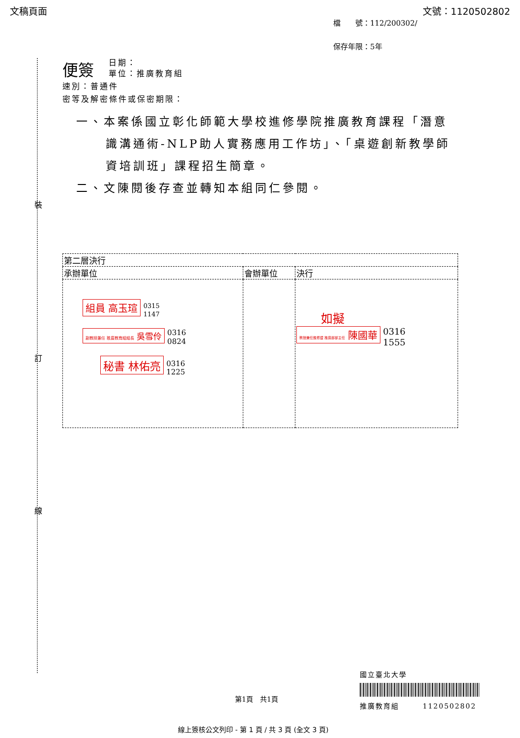文稿頁面 文號：1120502802
檔　　號：112/200302/
保存年限：5年
裝
訂
線
便簽
日期：
單位：推廣教育組
速別：普通件
密等及解密條件或保密期限：
一、本案係國立彰化師範大學校進修學院推廣教育課程「潛意識溝通術-NLP助人實務應用工作坊」、「桌遊創新教學師資培訓班」課程招生簡章。
二、文陳閱後存查並轉知本組同仁參閱。
| 第二層決行 | | |
| 承辦單位 | 會辦單位 | 決行 |
| 組員 高玉瑄 0315 1147 副教授兼任 推廣教育組組長 吳雪伶 0316 0824 秘書 林佑亮 0316 1225 | | 如擬 教授兼任進修暨 推廣部部主任 陳國華 0316 1555 |
國立臺北大學
推廣教育組　　　1120502802
第1頁　共1頁
線上簽核公文列印 - 第 1 頁 / 共 3 頁 (全文 3 頁)